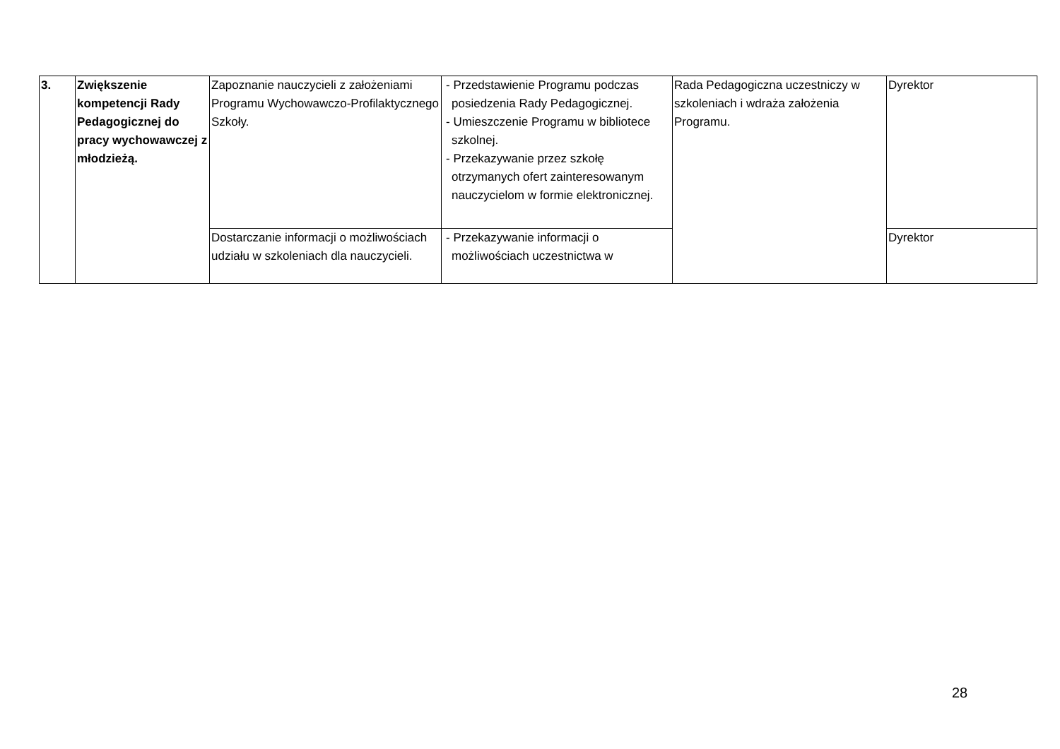| 3. | Zwiększenie kompetencji Rady Pedagogicznej do pracy wychowawczej z młodzieżą. | Zapoznanie nauczycieli z założeniami Programu Wychowawczo-Profilaktycznego Szkoły. | - Przedstawienie Programu podczas posiedzenia Rady Pedagogicznej. - Umieszczenie Programu w bibliotece szkolnej. - Przekazywanie przez szkołę otrzymanych ofert zainteresowanym nauczycielom w formie elektronicznej. | Rada Pedagogiczna uczestniczy w szkoleniach i wdraża założenia Programu. | Dyrektor |
| | | Dostarczanie informacji o możliwościach udziału w szkoleniach dla nauczycieli. | - Przekazywanie informacji o możliwościach uczestnictwa w | | Dyrektor |
28